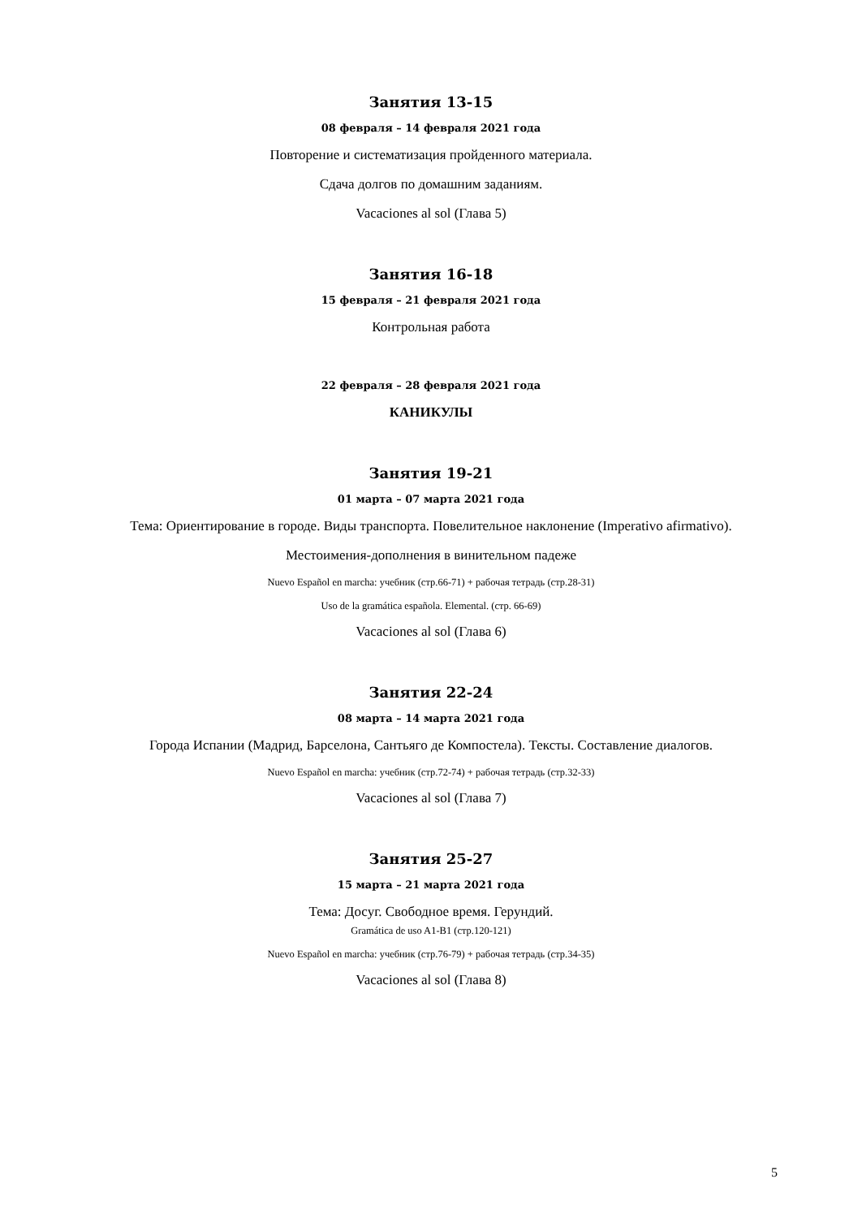Занятия 13-15
08 февраля – 14 февраля 2021 года
Повторение и систематизация пройденного материала.
Сдача долгов по домашним заданиям.
Vacaciones al sol (Глава 5)
Занятия 16-18
15 февраля – 21 февраля 2021 года
Контрольная работа
22 февраля – 28 февраля 2021 года
КАНИКУЛЫ
Занятия 19-21
01 марта – 07 марта 2021 года
Тема: Ориентирование в городе. Виды транспорта. Повелительное наклонение (Imperativo afirmativo).
Местоимения-дополнения в винительном падеже
Nuevo Español en marcha: учебник (стр.66-71) + рабочая тетрадь (стр.28-31)
Uso de la gramática española. Elemental. (стр. 66-69)
Vacaciones al sol (Глава 6)
Занятия 22-24
08 марта – 14 марта 2021 года
Города Испании (Мадрид, Барселона, Сантьяго де Компостела). Тексты. Составление диалогов.
Nuevo Español en marcha: учебник (стр.72-74) + рабочая тетрадь (стр.32-33)
Vacaciones al sol (Глава 7)
Занятия 25-27
15 марта – 21 марта 2021 года
Тема: Досуг. Свободное время. Герундий.
Gramática de uso A1-B1 (стр.120-121)
Nuevo Español en marcha: учебник (стр.76-79) + рабочая тетрадь (стр.34-35)
Vacaciones al sol (Глава 8)
5